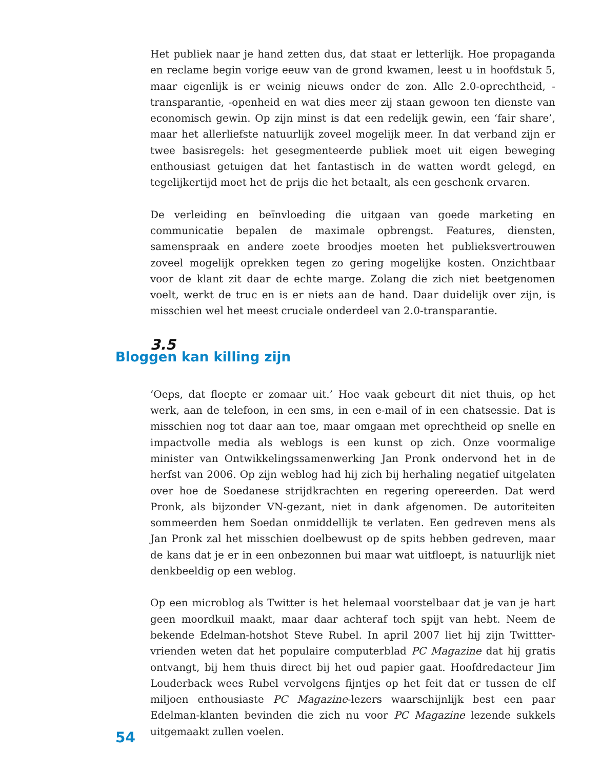Het publiek naar je hand zetten dus, dat staat er letterlijk. Hoe propaganda en reclame begin vorige eeuw van de grond kwamen, leest u in hoofdstuk 5, maar eigenlijk is er weinig nieuws onder de zon. Alle 2.0-oprechtheid, -transparantie, -openheid en wat dies meer zij staan gewoon ten dienste van economisch ge­win. Op zijn minst is dat een redelijk gewin, een ‘fair share’, maar het allerlief­ste natuurlijk zoveel mogelijk meer. In dat verband zijn er twee basisregels: het gesegmenteerde publiek moet uit eigen beweging enthousiast getuigen dat het fantastisch in de watten wordt gelegd, en tegelijkertijd moet het de prijs die het betaalt, als een geschenk ervaren.
De verleiding en beïnvloeding die uitgaan van goede marketing en communica­tie bepalen de maximale opbrengst. Features, diensten, samenspraak en andere zoete broodjes moeten het publieksvertrouwen zoveel mogelijk oprekken tegen zo gering mogelijke kosten. Onzichtbaar voor de klant zit daar de echte marge. Zolang die zich niet beetgenomen voelt, werkt de truc en is er niets aan de hand. Daar duidelijk over zijn, is misschien wel het meest cruciale onderdeel van 2.0-transparantie.
3.5
Bloggen kan killing zijn
‘Oeps, dat floepte er zomaar uit.’ Hoe vaak gebeurt dit niet thuis, op het werk, aan de telefoon, in een sms, in een e-mail of in een chatsessie. Dat is misschien nog tot daar aan toe, maar omgaan met oprechtheid op snelle en impactvolle media als weblogs is een kunst op zich. Onze voormalige minister van Ontwik­kelingssamenwerking Jan Pronk ondervond het in de herfst van 2006. Op zijn weblog had hij zich bij herhaling negatief uitgelaten over hoe de Soedanese strijd­krachten en regering opereerden. Dat werd Pronk, als bijzonder VN-gezant, niet in dank afgenomen. De autoriteiten sommeerden hem Soedan onmiddellijk te verlaten. Een gedreven mens als Jan Pronk zal het misschien doelbewust op de spits hebben gedreven, maar de kans dat je er in een onbezonnen bui maar wat uitfloept, is natuurlijk niet denkbeeldig op een weblog.
Op een microblog als Twitter is het helemaal voorstelbaar dat je van je hart geen moordkuil maakt, maar daar achteraf toch spijt van hebt. Neem de bekende Edelman-hotshot Steve Rubel. In april 2007 liet hij zijn Twittter-vrienden weten dat het populaire computerblad PC Magazine dat hij gratis ontvangt, bij hem thuis direct bij het oud papier gaat. Hoofdredacteur Jim Louderback wees Rubel vervolgens fijntjes op het feit dat er tussen de elf miljoen enthousiaste PC Maga­zine-lezers waarschijnlijk best een paar Edelman-klanten bevinden die zich nu voor PC Magazine lezende sukkels uitgemaakt zullen voelen.
54